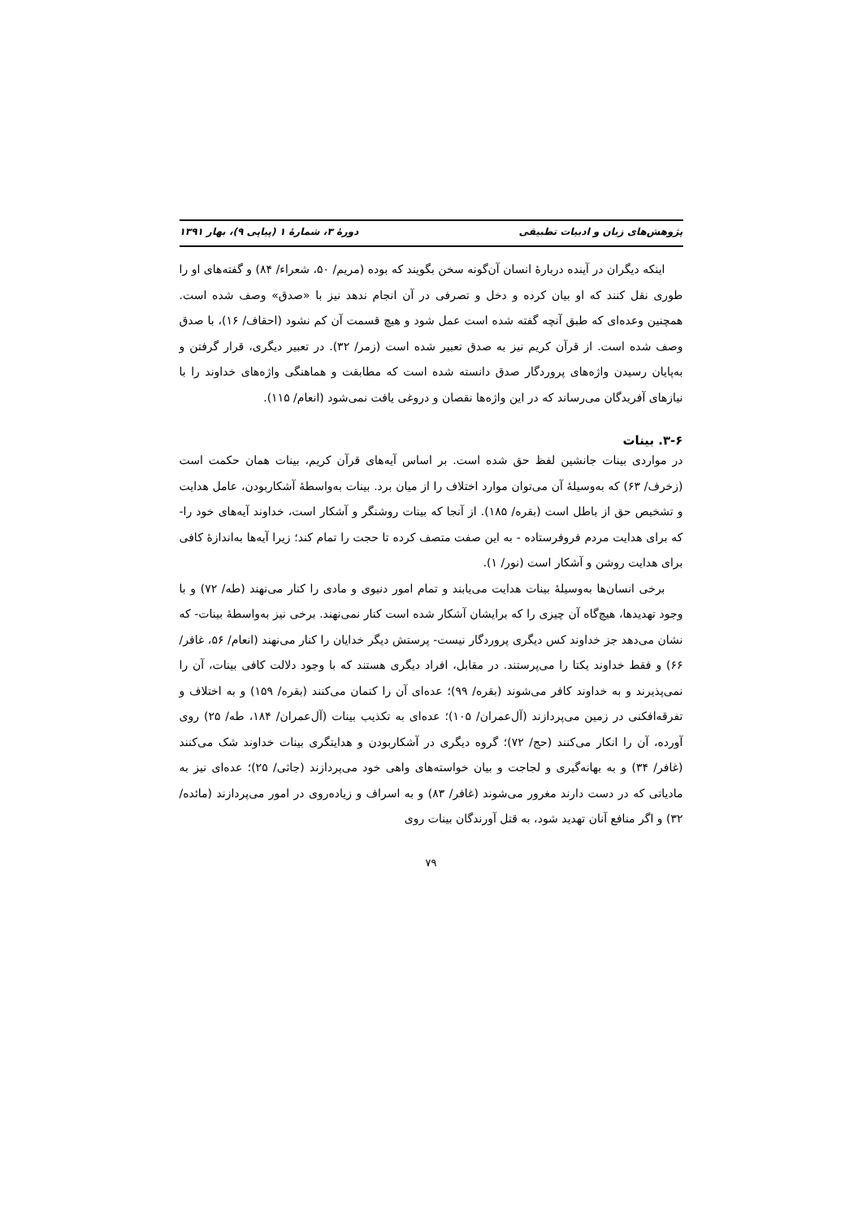پژوهش‌های زبان و ادبیات تطبیقی دورهٔ ۳، شمارهٔ ۱ (پیاپی ۹)، بهار ۱۳۹۱
اینکه دیگران در آینده دربارهٔ انسان آن‌گونه سخن بگویند که بوده (مریم/ ۵۰، شعراء/ ۸۴) و گفته‌های او را طوری نقل کنند که او بیان کرده و دخل و تصرفی در آن انجام ندهد نیز با «صدق» وصف شده است. همچنین وعده‌ای که طبق آنچه گفته شده است عمل شود و هیچ قسمت آن کم نشود (احقاف/ ۱۶)، با صدق وصف شده است. از قرآن کریم نیز به صدق تعبیر شده است (زمر/ ۳۲). در تعبیر دیگری، قرار گرفتن و به‌پایان رسیدن واژه‌های پروردگار صدق دانسته شده است که مطابقت و هماهنگی واژه‌های خداوند را با نیازهای آفریدگان می‌رساند که در این واژه‌ها نقصان و دروغی یافت نمی‌شود (انعام/ ۱۱۵).
۳-۶. بینات
در مواردی بینات جانشین لفظ حق شده است. بر اساس آیه‌های قرآن کریم، بینات همان حکمت است (زخرف/ ۶۳) که به‌وسیلهٔ آن می‌توان موارد اختلاف را از میان برد. بینات به‌واسطهٔ آشکاربودن، عامل هدایت و تشخیص حق از باطل است (بقره/ ۱۸۵). از آنجا که بینات روشنگر و آشکار است، خداوند آیه‌های خود را- که برای هدایت مردم فروفرستاده - به این صفت متصف کرده تا حجت را تمام کند؛ زیرا آیه‌ها به‌اندازهٔ کافی برای هدایت روشن و آشکار است (نور/ ۱).
برخی انسان‌ها به‌وسیلهٔ بینات هدایت می‌یابند و تمام امور دنیوی و مادی را کنار می‌نهند (طه/ ۷۲) و با وجود تهدیدها، هیچ‌گاه آن چیزی را که برایشان آشکار شده است کنار نمی‌نهند. برخی نیز به‌واسطهٔ بینات- که نشان می‌دهد جز خداوند کس دیگری پروردگار نیست- پرستش دیگر خدایان را کنار می‌نهند (انعام/ ۵۶، غافر/ ۶۶) و فقط خداوند یکتا را می‌پرستند. در مقابل، افراد دیگری هستند که با وجود دلالت کافی بینات، آن را نمی‌پذیرند و به خداوند کافر می‌شوند (بقره/ ۹۹)؛ عده‌ای آن را کتمان می‌کنند (بقره/ ۱۵۹) و به اختلاف و تفرقه‌افکنی در زمین می‌پردازند (آل‌عمران/ ۱۰۵)؛ عده‌ای به تکذیب بینات (آل‌عمران/ ۱۸۴، طه/ ۲۵) روی آورده، آن را انکار می‌کنند (حج/ ۷۲)؛ گروه دیگری در آشکاربودن و هدایتگری بینات خداوند شک می‌کنند (غافر/ ۳۴) و به بهانه‌گیری و لجاجت و بیان خواسته‌های واهی خود می‌پردازند (جاثی/ ۲۵)؛ عده‌ای نیز به مادیاتی که در دست دارند مغرور می‌شوند (غافر/ ۸۳) و به اسراف و زیاده‌روی در امور می‌پردازند (مائده/ ۳۲) و اگر منافع آنان تهدید شود، به قتل آورندگان بینات روی
۷۹